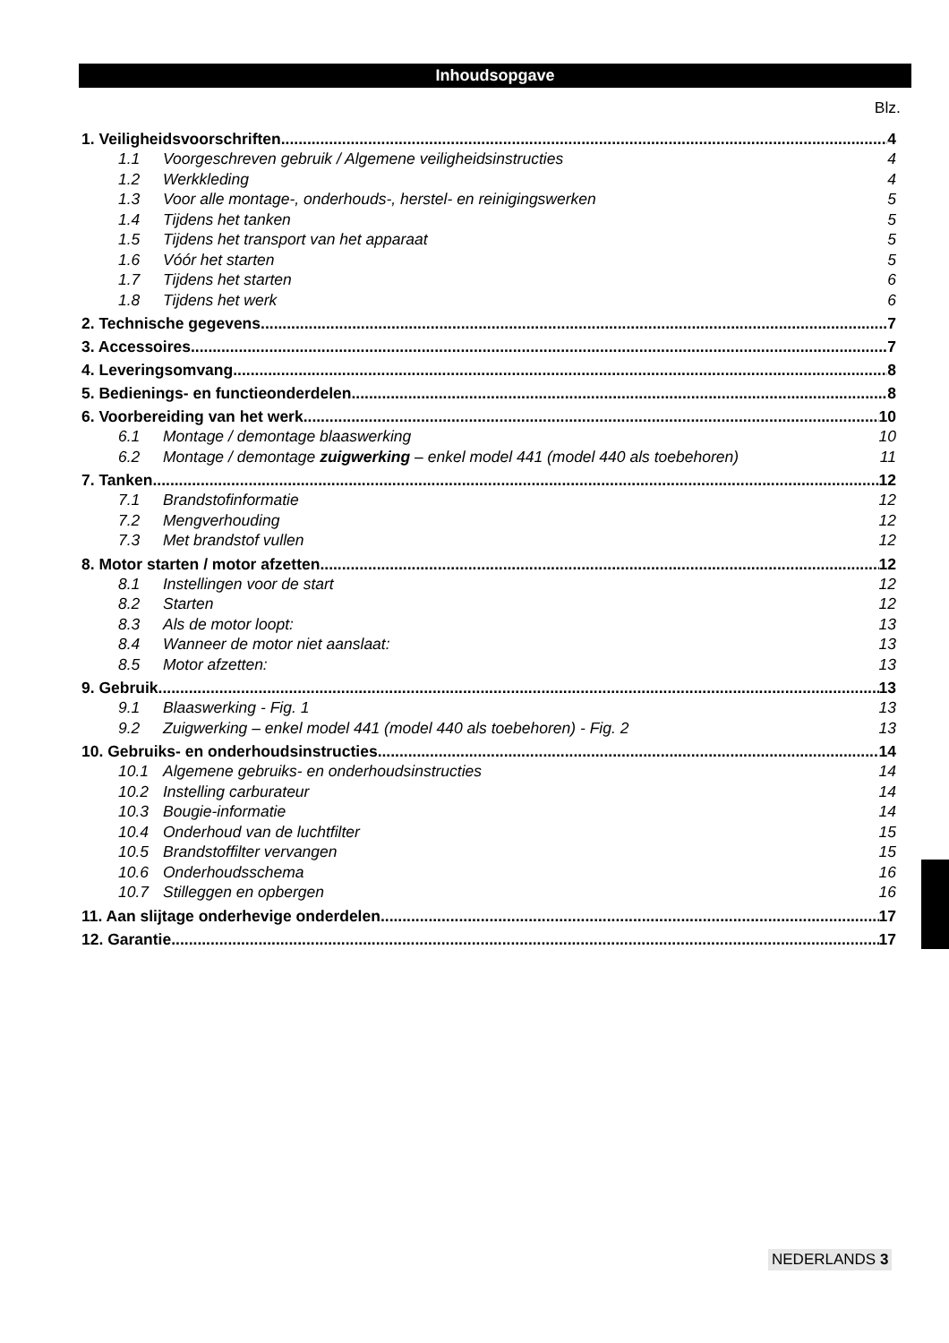Inhoudsopgave
Blz.
1. Veiligheidsvoorschriften 4
1.1 Voorgeschreven gebruik / Algemene veiligheidsinstructies 4
1.2 Werkkleding 4
1.3 Voor alle montage-, onderhouds-, herstel- en reinigingswerken 5
1.4 Tijdens het tanken 5
1.5 Tijdens het transport van het apparaat 5
1.6 Vóór het starten 5
1.7 Tijdens het starten 6
1.8 Tijdens het werk 6
2. Technische gegevens 7
3. Accessoires 7
4. Leveringsomvang 8
5. Bedienings- en functieonderdelen 8
6. Voorbereiding van het werk 10
6.1 Montage / demontage blaaswerking 10
6.2 Montage / demontage zuigwerking – enkel model 441 (model 440 als toebehoren) 11
7. Tanken 12
7.1 Brandstofinformatie 12
7.2 Mengverhouding 12
7.3 Met brandstof vullen 12
8. Motor starten / motor afzetten 12
8.1 Instellingen voor de start 12
8.2 Starten 12
8.3 Als de motor loopt: 13
8.4 Wanneer de motor niet aanslaat: 13
8.5 Motor afzetten: 13
9. Gebruik 13
9.1 Blaaswerking - Fig. 1 13
9.2 Zuigwerking – enkel model 441 (model 440 als toebehoren) - Fig. 2 13
10. Gebruiks- en onderhoudsinstructies 14
10.1 Algemene gebruiks- en onderhoudsinstructies 14
10.2 Instelling carburateur 14
10.3 Bougie-informatie 14
10.4 Onderhoud van de luchtfilter 15
10.5 Brandstoffilter vervangen 15
10.6 Onderhoudsschema 16
10.7 Stilleggen en opbergen 16
11. Aan slijtage onderhevige onderdelen 17
12. Garantie 17
NEDERLANDS 3